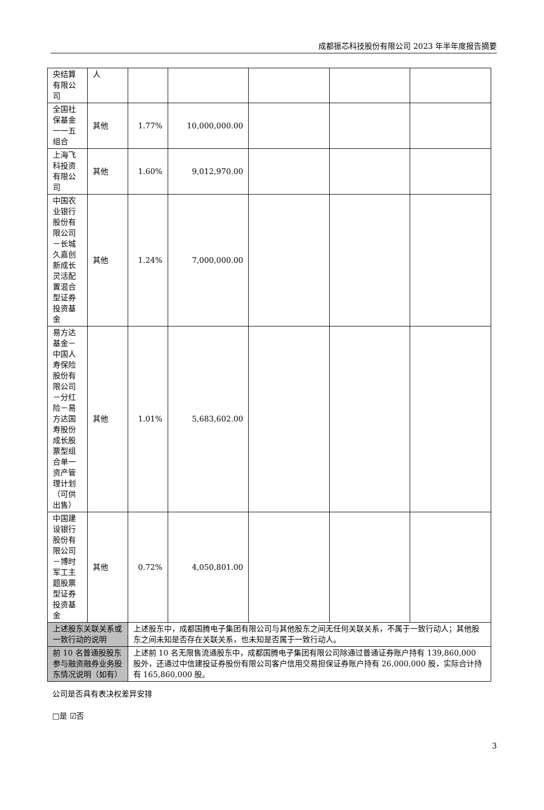成都振芯科技股份有限公司 2023 年半年度报告摘要
| 央结算有限公司 | 人 | | | | | |
| 全国社保基金一一五组合 | 其他 | 1.77% | 10,000,000.00 | | | |
| 上海飞科投资有限公司 | 其他 | 1.60% | 9,012,970.00 | | | |
| 中国农业银行股份有限公司－长城久嘉创新成长灵活配置混合型证券投资基金 | 其他 | 1.24% | 7,000,000.00 | | | |
| 易方达基金－中国人寿保险股份有限公司－分红险－易方达国寿股份成长股票型组合单一资产管理计划（可供出售） | 其他 | 1.01% | 5,683,602.00 | | | |
| 中国建设银行股份有限公司－博时军工主题股票型证券投资基金 | 其他 | 0.72% | 4,050,801.00 | | | |
| 上述股东关联关系或一致行动的说明 | | 上述股东中，成都国腾电子集团有限公司与其他股东之间无任何关联关系，不属于一致行动人；其他股东之间未知是否存在关联关系，也未知是否属于一致行动人。 | | | | |
| 前 10 名普通股股东参与融资融券业务股东情况说明（如有） | | 上述前 10 名无限售流通股东中，成都国腾电子集团有限公司除通过普通证券账户持有 139,860,000 股外，还通过中信建投证券股份有限公司客户信用交易担保证券账户持有 26,000,000 股，实际合计持有 165,860,000 股。 | | | | |
公司是否具有表决权差异安排
□是 ☑否
3